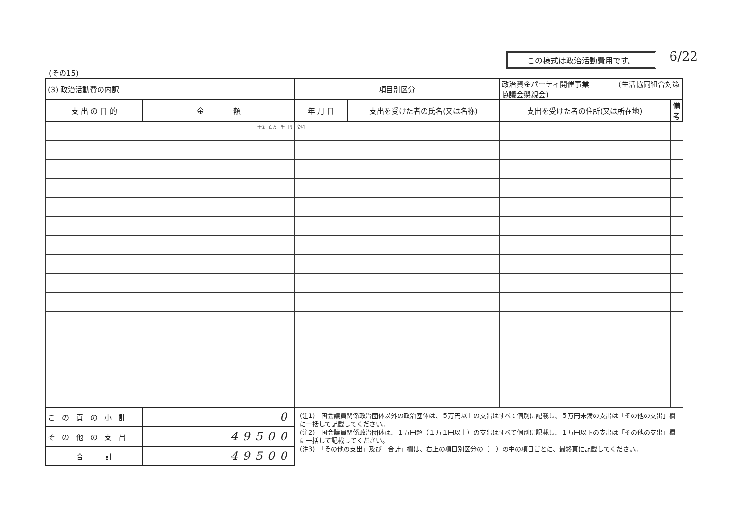この様式は政治活動費用です。 6/22
(その15)
| (3) 政治活動費の内訳 | | 項目別区分 | | 政治資金パーティ開催事業 (生活協同組合対策協議会懇親会) | |
| 支 出 の 目 的 | 金 額 | 年 月 日 | 支出を受けた者の氏名(又は名称) | 支出を受けた者の住所(又は所在地) | 備考 |
| | 十億 百万 千 円 | 令和 | | | |
| この頁の小計 | 0 | (注1) 国会議員関係政治団体以外の政治団体は、５万円以上の支出はすべて個別に記載し、５万円未満の支出は「その他の支出」欄に一括して記載してください。 (注2) 国会議員関係政治団体は、１万円超（１万１円以上）の支出はすべて個別に記載し、１万円以下の支出は「その他の支出」欄に一括して記載してください。 (注3) 「その他の支出」及び「合計」欄は、右上の項目別区分の（ ）の中の項目ごとに、最終頁に記載してください。 | | | |
| その他の支出 | 49500 | | | | |
| 合 計 | 49500 | | | | |